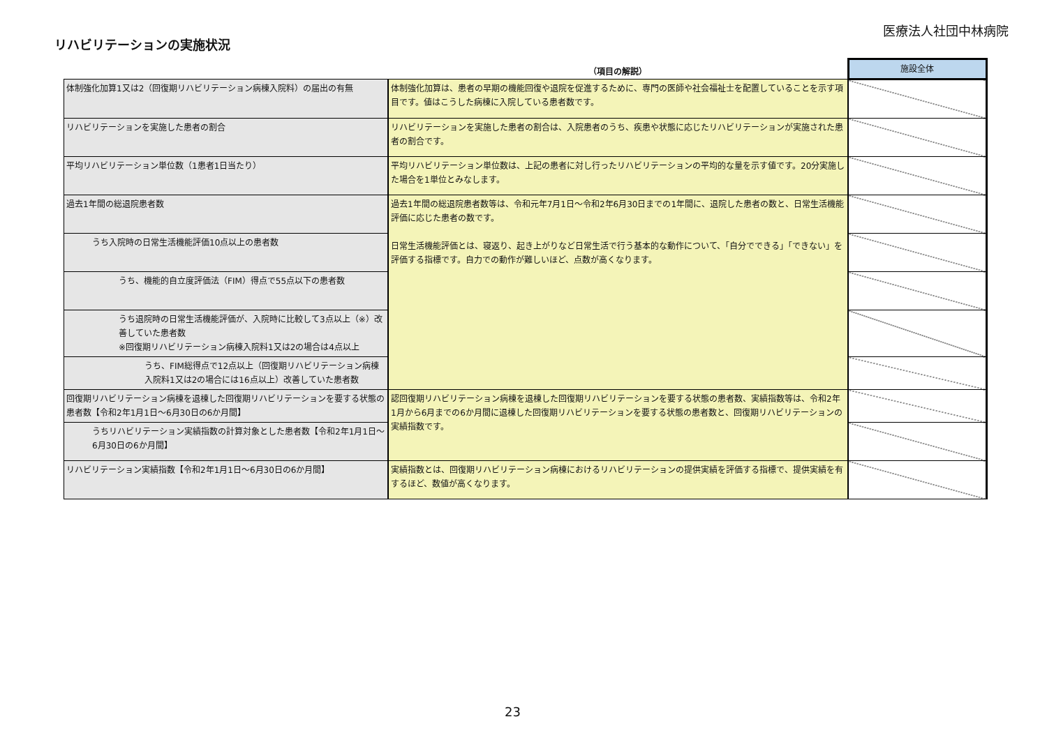医療法人社団中林病院
リハビリテーションの実施状況
| | （項目の解説） | 施設全体 |
| --- | --- | --- |
| 体制強化加算1又は2（回復期リハビリテーション病棟入院料）の届出の有無 | 体制強化加算は、患者の早期の機能回復や退院を促進するために、専門の医師や社会福祉士を配置していることを示す項目です。値はこうした病棟に入院している患者数です。 | |
| リハビリテーションを実施した患者の割合 | リハビリテーションを実施した患者の割合は、入院患者のうち、疾患や状態に応じたリハビリテーションが実施された患者の割合です。 | |
| 平均リハビリテーション単位数（1患者1日当たり） | 平均リハビリテーション単位数は、上記の患者に対し行ったリハビリテーションの平均的な量を示す値です。20分実施した場合を1単位とみなします。 | |
| 過去1年間の総退院患者数 | 過去1年間の総退院患者数等は、令和元年7月1日～令和2年6月30日までの1年間に、退院した患者の数と、日常生活機能評価に応じた患者の数です。 日常生活機能評価とは、寝返り、起き上がりなど日常生活で行う基本的な動作について、「自分でできる」「できない」を評価する指標です。自力での動作が難しいほど、点数が高くなります。 | |
| うち入院時の日常生活機能評価10点以上の患者数 | | |
| うち、機能的自立度評価法（FIM）得点で55点以下の患者数 | | |
| うち退院時の日常生活機能評価が、入院時に比較して3点以上（※）改善していた患者数 ※回復期リハビリテーション病棟入院料1又は2の場合は4点以上 | | |
| うち、FIM総得点で12点以上（回復期リハビリテーション病棟入院料1又は2の場合には16点以上）改善していた患者数 | | |
| 回復期リハビリテーション病棟を退棟した回復期リハビリテーションを要する状態の患者数【令和2年1月1日～6月30日の6か月間】 | 認回復期リハビリテーション病棟を退棟した回復期リハビリテーションを要する状態の患者数、実績指数等は、令和2年1月から6月までの6か月間に退棟した回復期リハビリテーションを要する状態の患者数と、回復期リハビリテーションの実績指数です。 | |
| うちリハビリテーション実績指数の計算対象とした患者数【令和2年1月1日～6月30日の6か月間】 | | |
| リハビリテーション実績指数【令和2年1月1日～6月30日の6か月間】 | 実績指数とは、回復期リハビリテーション病棟におけるリハビリテーションの提供実績を評価する指標で、提供実績を有するほど、数値が高くなります。 | |
23